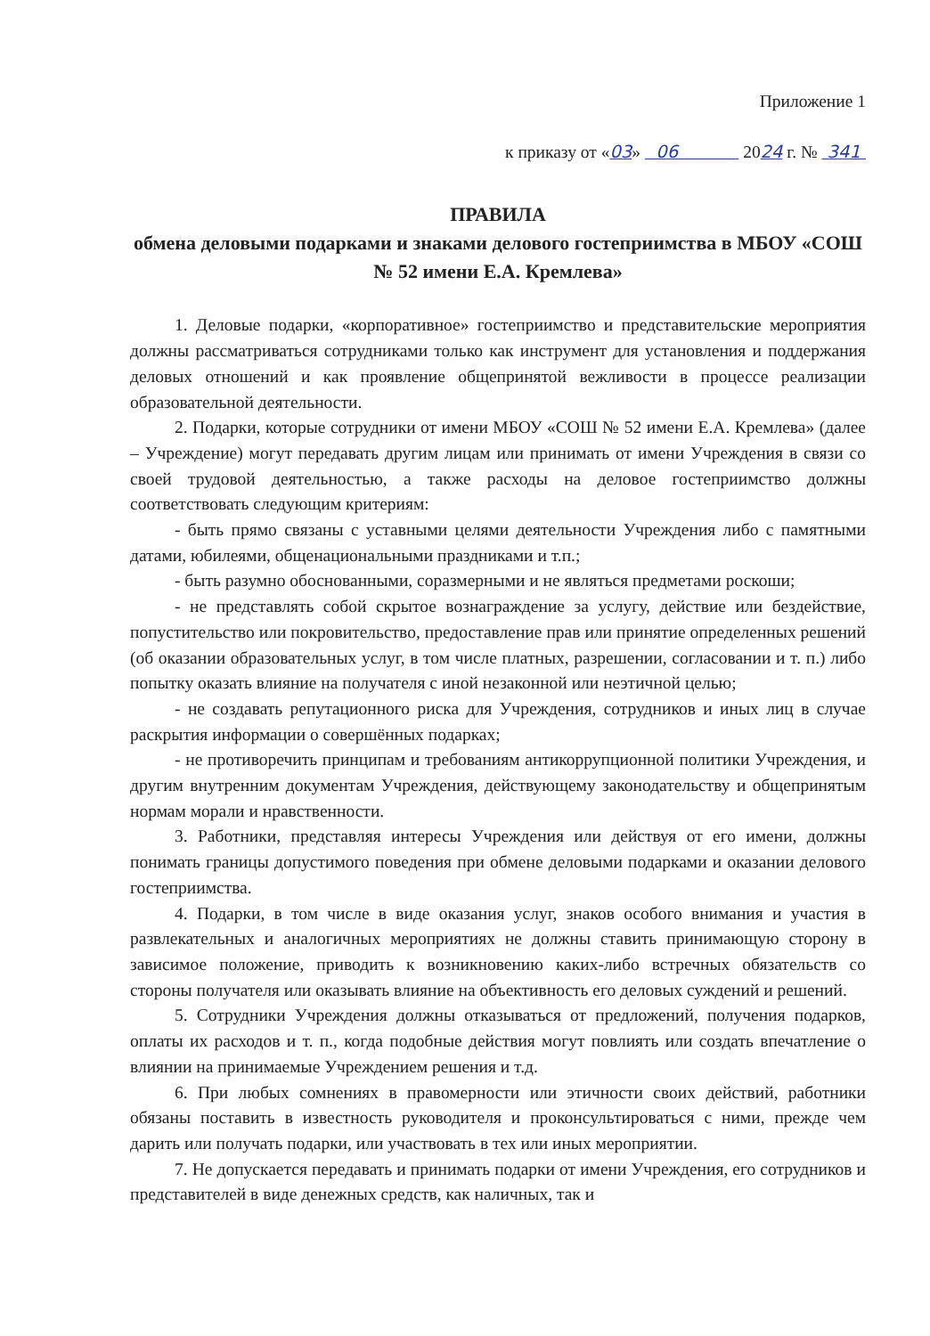Приложение 1
к приказу от «03» 06 2024 г. № 341
ПРАВИЛА
обмена деловыми подарками и знаками делового гостеприимства в МБОУ «СОШ № 52 имени Е.А. Кремлева»
1. Деловые подарки, «корпоративное» гостеприимство и представительские мероприятия должны рассматриваться сотрудниками только как инструмент для установления и поддержания деловых отношений и как проявление общепринятой вежливости в процессе реализации образовательной деятельности.
2. Подарки, которые сотрудники от имени МБОУ «СОШ № 52 имени Е.А. Кремлева» (далее – Учреждение) могут передавать другим лицам или принимать от имени Учреждения в связи со своей трудовой деятельностью, а также расходы на деловое гостеприимство должны соответствовать следующим критериям:
- быть прямо связаны с уставными целями деятельности Учреждения либо с памятными датами, юбилеями, общенациональными праздниками и т.п.;
- быть разумно обоснованными, соразмерными и не являться предметами роскоши;
- не представлять собой скрытое вознаграждение за услугу, действие или бездействие, попустительство или покровительство, предоставление прав или принятие определенных решений (об оказании образовательных услуг, в том числе платных, разрешении, согласовании и т. п.) либо попытку оказать влияние на получателя с иной незаконной или неэтичной целью;
- не создавать репутационного риска для Учреждения, сотрудников и иных лиц в случае раскрытия информации о совершённых подарках;
- не противоречить принципам и требованиям антикоррупционной политики Учреждения, и другим внутренним документам Учреждения, действующему законодательству и общепринятым нормам морали и нравственности.
3. Работники, представляя интересы Учреждения или действуя от его имени, должны понимать границы допустимого поведения при обмене деловыми подарками и оказании делового гостеприимства.
4. Подарки, в том числе в виде оказания услуг, знаков особого внимания и участия в развлекательных и аналогичных мероприятиях не должны ставить принимающую сторону в зависимое положение, приводить к возникновению каких-либо встречных обязательств со стороны получателя или оказывать влияние на объективность его деловых суждений и решений.
5. Сотрудники Учреждения должны отказываться от предложений, получения подарков, оплаты их расходов и т. п., когда подобные действия могут повлиять или создать впечатление о влиянии на принимаемые Учреждением решения и т.д.
6. При любых сомнениях в правомерности или этичности своих действий, работники обязаны поставить в известность руководителя и проконсультироваться с ними, прежде чем дарить или получать подарки, или участвовать в тех или иных мероприятии.
7. Не допускается передавать и принимать подарки от имени Учреждения, его сотрудников и представителей в виде денежных средств, как наличных, так и